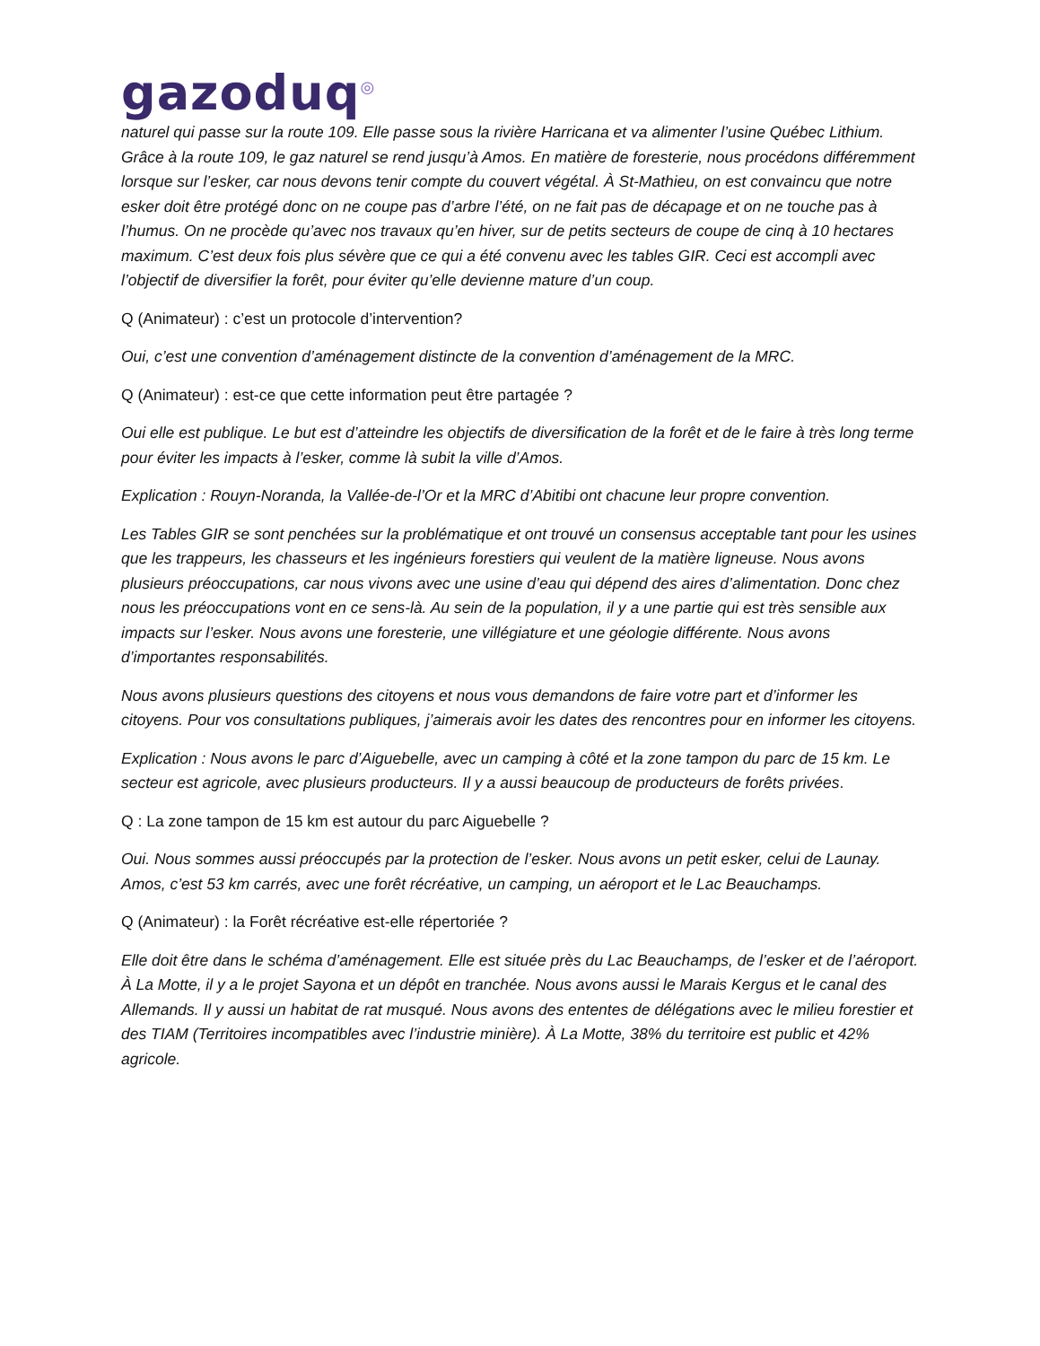gazoduq<sup>◎</sup>
naturel qui passe sur la route 109. Elle passe sous la rivière Harricana et va alimenter l’usine Québec Lithium. Grâce à la route 109, le gaz naturel se rend jusqu’à Amos. En matière de foresterie, nous procédons différemment lorsque sur l’esker, car nous devons tenir compte du couvert végétal. À St-Mathieu, on est convaincu que notre esker doit être protégé donc on ne coupe pas d’arbre l’été, on ne fait pas de décapage et on ne touche pas à l’humus. On ne procède qu’avec nos travaux qu’en hiver, sur de petits secteurs de coupe de cinq à 10 hectares maximum. C’est deux fois plus sévère que ce qui a été convenu avec les tables GIR. Ceci est accompli avec l’objectif de diversifier la forêt, pour éviter qu’elle devienne mature d’un coup.
Q (Animateur) : c’est un protocole d’intervention?
Oui, c’est une convention d’aménagement distincte de la convention d’aménagement de la MRC.
Q (Animateur) : est-ce que cette information peut être partagée ?
Oui elle est publique. Le but est d’atteindre les objectifs de diversification de la forêt et de le faire à très long terme pour éviter les impacts à l’esker, comme là subit la ville d’Amos.
Explication : Rouyn-Noranda, la Vallée-de-l’Or et la MRC d’Abitibi ont chacune leur propre convention.
Les Tables GIR se sont penchées sur la problématique et ont trouvé un consensus acceptable tant pour les usines que les trappeurs, les chasseurs et les ingénieurs forestiers qui veulent de la matière ligneuse. Nous avons plusieurs préoccupations, car nous vivons avec une usine d’eau qui dépend des aires d’alimentation. Donc chez nous les préoccupations vont en ce sens-là. Au sein de la population, il y a une partie qui est très sensible aux impacts sur l’esker. Nous avons une foresterie, une villégiature et une géologie différente. Nous avons d’importantes responsabilités.
Nous avons plusieurs questions des citoyens et nous vous demandons de faire votre part et d’informer les citoyens. Pour vos consultations publiques, j’aimerais avoir les dates des rencontres pour en informer les citoyens.
Explication : Nous avons le parc d’Aiguebelle, avec un camping à côté et la zone tampon du parc de 15 km. Le secteur est agricole, avec plusieurs producteurs. Il y a aussi beaucoup de producteurs de forêts privées.
Q : La zone tampon de 15 km est autour du parc Aiguebelle ?
Oui. Nous sommes aussi préoccupés par la protection de l’esker. Nous avons un petit esker, celui de Launay. Amos, c’est 53 km carrés, avec une forêt récréative, un camping, un aéroport et le Lac Beauchamps.
Q (Animateur) : la Forêt récréative est-elle répertoriée ?
Elle doit être dans le schéma d’aménagement. Elle est située près du Lac Beauchamps, de l’esker et de l’aéroport. À La Motte, il y a le projet Sayona et un dépôt en tranchée. Nous avons aussi le Marais Kergus et le canal des Allemands. Il y aussi un habitat de rat musqué. Nous avons des ententes de délégations avec le milieu forestier et des TIAM (Territoires incompatibles avec l’industrie minière). À La Motte, 38% du territoire est public et 42% agricole.